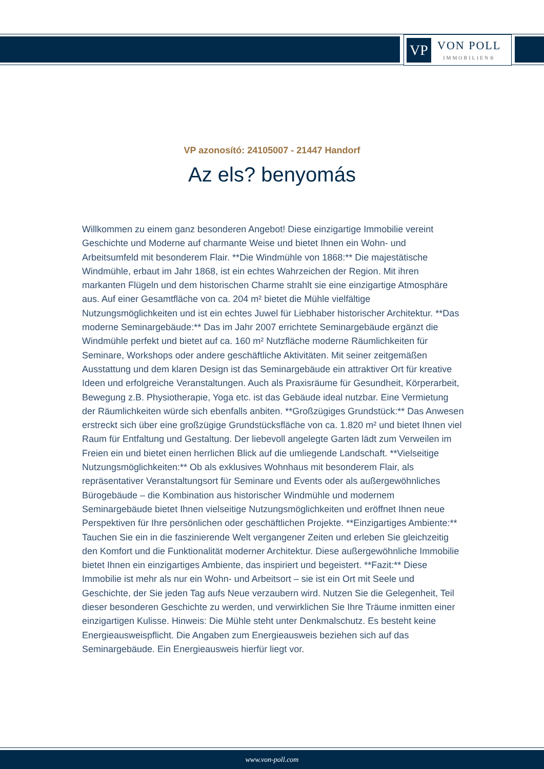VP
VON POLL
IMMOBILIEN®
VP azonosító: 24105007 - 21447 Handorf
Az els? benyomás
Willkommen zu einem ganz besonderen Angebot! Diese einzigartige Immobilie vereint Geschichte und Moderne auf charmante Weise und bietet Ihnen ein Wohn- und Arbeitsumfeld mit besonderem Flair. **Die Windmühle von 1868:** Die majestätische Windmühle, erbaut im Jahr 1868, ist ein echtes Wahrzeichen der Region. Mit ihren markanten Flügeln und dem historischen Charme strahlt sie eine einzigartige Atmosphäre aus. Auf einer Gesamtfläche von ca. 204 m² bietet die Mühle vielfältige Nutzungsmöglichkeiten und ist ein echtes Juwel für Liebhaber historischer Architektur. **Das moderne Seminargebäude:** Das im Jahr 2007 errichtete Seminargebäude ergänzt die Windmühle perfekt und bietet auf ca. 160 m² Nutzfläche moderne Räumlichkeiten für Seminare, Workshops oder andere geschäftliche Aktivitäten. Mit seiner zeitgemäßen Ausstattung und dem klaren Design ist das Seminargebäude ein attraktiver Ort für kreative Ideen und erfolgreiche Veranstaltungen. Auch als Praxisräume für Gesundheit, Körperarbeit, Bewegung z.B. Physiotherapie, Yoga etc. ist das Gebäude ideal nutzbar. Eine Vermietung der Räumlichkeiten würde sich ebenfalls anbiten. **Großzügiges Grundstück:** Das Anwesen erstreckt sich über eine großzügige Grundstücksfläche von ca. 1.820 m² und bietet Ihnen viel Raum für Entfaltung und Gestaltung. Der liebevoll angelegte Garten lädt zum Verweilen im Freien ein und bietet einen herrlichen Blick auf die umliegende Landschaft. **Vielseitige Nutzungsmöglichkeiten:** Ob als exklusives Wohnhaus mit besonderem Flair, als repräsentativer Veranstaltungsort für Seminare und Events oder als außergewöhnliches Bürogebäude – die Kombination aus historischer Windmühle und modernem Seminargebäude bietet Ihnen vielseitige Nutzungsmöglichkeiten und eröffnet Ihnen neue Perspektiven für Ihre persönlichen oder geschäftlichen Projekte. **Einzigartiges Ambiente:** Tauchen Sie ein in die faszinierende Welt vergangener Zeiten und erleben Sie gleichzeitig den Komfort und die Funktionalität moderner Architektur. Diese außergewöhnliche Immobilie bietet Ihnen ein einzigartiges Ambiente, das inspiriert und begeistert. **Fazit:** Diese Immobilie ist mehr als nur ein Wohn- und Arbeitsort – sie ist ein Ort mit Seele und Geschichte, der Sie jeden Tag aufs Neue verzaubern wird. Nutzen Sie die Gelegenheit, Teil dieser besonderen Geschichte zu werden, und verwirklichen Sie Ihre Träume inmitten einer einzigartigen Kulisse. Hinweis: Die Mühle steht unter Denkmalschutz. Es besteht keine Energieausweispflicht. Die Angaben zum Energieausweis beziehen sich auf das Seminargebäude. Ein Energieausweis hierfür liegt vor.
www.von-poll.com